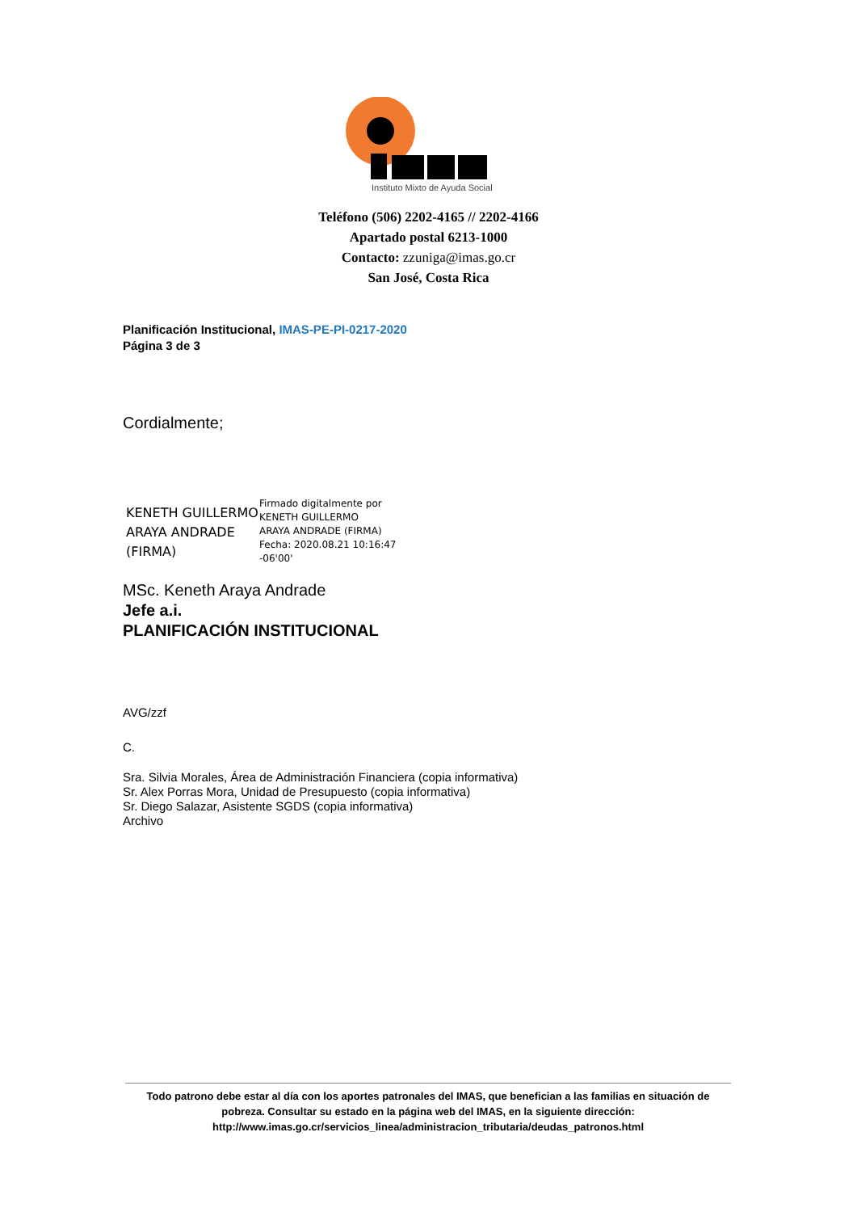Instituto Mixto de Ayuda Social
Teléfono (506) 2202-4165 // 2202-4166
Apartado postal 6213-1000
Contacto: zzuniga@imas.go.cr
San José, Costa Rica
Planificación Institucional, IMAS-PE-PI-0217-2020
Página 3 de 3
Cordialmente;
KENETH GUILLERMO ARAYA ANDRADE (FIRMA)
Firmado digitalmente por
KENETH GUILLERMO
ARAYA ANDRADE (FIRMA)
Fecha: 2020.08.21 10:16:47
-06'00'
MSc. Keneth Araya Andrade
Jefe a.i.
PLANIFICACIÓN INSTITUCIONAL
AVG/zzf
C.
Sra. Silvia Morales, Área de Administración Financiera (copia informativa)
Sr. Alex Porras Mora, Unidad de Presupuesto (copia informativa)
Sr. Diego Salazar, Asistente SGDS (copia informativa)
Archivo
Todo patrono debe estar al día con los aportes patronales del IMAS, que benefician a las familias en situación de pobreza. Consultar su estado en la página web del IMAS, en la siguiente dirección:
http://www.imas.go.cr/servicios_linea/administracion_tributaria/deudas_patronos.html